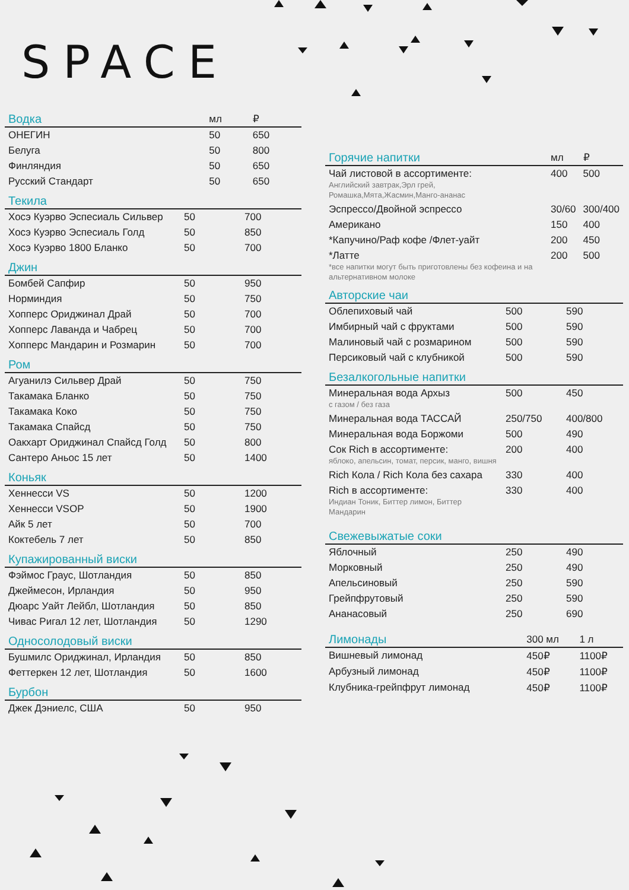SPACE
| Водка | мл | ₽ |
| --- | --- | --- |
| ОНЕГИН | 50 | 650 |
| Белуга | 50 | 800 |
| Финляндия | 50 | 650 |
| Русский Стандарт | 50 | 650 |
| Текила | | |
| --- | --- | --- |
| Хосэ Куэрво Эспесиаль Сильвер | 50 | 700 |
| Хосэ Куэрво Эспесиаль Голд | 50 | 850 |
| Хосэ Куэрво 1800 Бланко | 50 | 700 |
| Джин | | |
| --- | --- | --- |
| Бомбей Сапфир | 50 | 950 |
| Норминдия | 50 | 750 |
| Хопперс Ориджинал Драй | 50 | 700 |
| Хопперс Лаванда и Чабрец | 50 | 700 |
| Хопперс Мандарин и Розмарин | 50 | 700 |
| Ром | | |
| --- | --- | --- |
| Агуанилэ Сильвер Драй | 50 | 750 |
| Такамака Бланко | 50 | 750 |
| Такамака Коко | 50 | 750 |
| Такамака Спайсд | 50 | 750 |
| Оакхарт Ориджинал Спайсд Голд | 50 | 800 |
| Сантеро Аньос 15 лет | 50 | 1400 |
| Коньяк | | |
| --- | --- | --- |
| Хеннесси VS | 50 | 1200 |
| Хеннесси VSOP | 50 | 1900 |
| Айк 5 лет | 50 | 700 |
| Коктебель 7 лет | 50 | 850 |
| Купажированный виски | | |
| --- | --- | --- |
| Фэймос Граус, Шотландия | 50 | 850 |
| Джеймесон, Ирландия | 50 | 950 |
| Дюарс Уайт Лейбл, Шотландия | 50 | 850 |
| Чивас Ригал 12 лет, Шотландия | 50 | 1290 |
| Односолодовый виски | | |
| --- | --- | --- |
| Бушмилс Ориджинал, Ирландия | 50 | 850 |
| Феттеркен 12 лет, Шотландия | 50 | 1600 |
| Бурбон | | |
| --- | --- | --- |
| Джек Дэниелс, США | 50 | 950 |
| Горячие напитки | мл | ₽ |
| --- | --- | --- |
| Чай листовой в ассортименте: Английский завтрак,Эрл грей, Ромашка,Мята,Жасмин,Манго-ананас | 400 | 500 |
| Эспрессо/Двойной эспрессо | 30/60 | 300/400 |
| Американо | 150 | 400 |
| *Капучино/Раф кофе /Флет-уайт | 200 | 450 |
| *Латте *все напитки могут быть приготовлены без кофеина и на альтернативном молоке | 200 | 500 |
| Авторские чаи | | |
| --- | --- | --- |
| Облепиховый чай | 500 | 590 |
| Имбирный чай с фруктами | 500 | 590 |
| Малиновый чай с розмарином | 500 | 590 |
| Персиковый чай с клубникой | 500 | 590 |
| Безалкогольные напитки | | |
| --- | --- | --- |
| Минеральная вода Архыз с газом / без газа | 500 | 450 |
| Минеральная вода ТАССАЙ | 250/750 | 400/800 |
| Минеральная вода Боржоми | 500 | 490 |
| Сок Rich в ассортименте: яблоко, апельсин, томат, персик, манго, вишня | 200 | 400 |
| Rich Кола / Rich Кола без сахара | 330 | 400 |
| Rich в ассортименте: Индиан Тоник, Биттер лимон, Биттер Мандарин | 330 | 400 |
| Свежевыжатые соки | | |
| --- | --- | --- |
| Яблочный | 250 | 490 |
| Морковный | 250 | 490 |
| Апельсиновый | 250 | 590 |
| Грейпфрутовый | 250 | 590 |
| Ананасовый | 250 | 690 |
| Лимонады | 300 мл | 1 л |
| --- | --- | --- |
| Вишневый лимонад | 450₽ | 1100₽ |
| Арбузный лимонад | 450₽ | 1100₽ |
| Клубника-грейпфрут лимонад | 450₽ | 1100₽ |